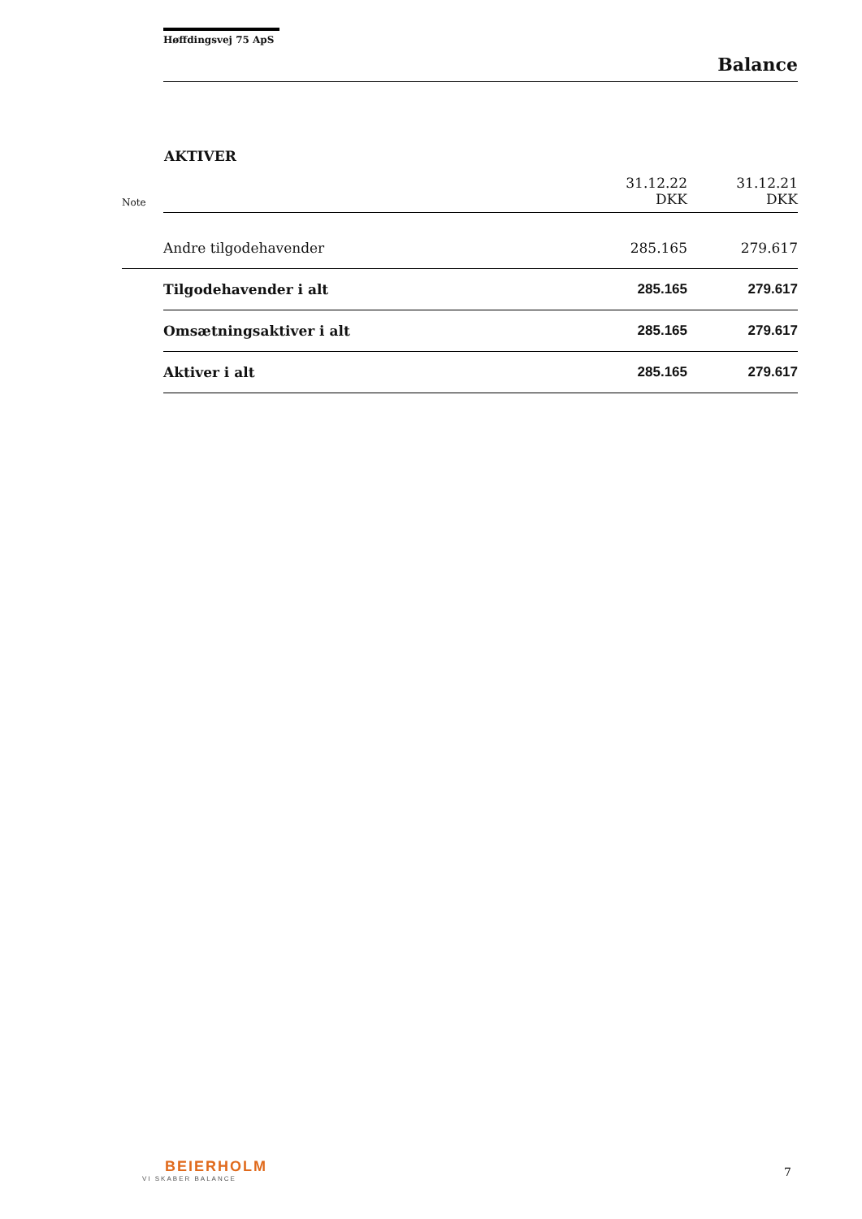Høffdingsvej 75 ApS
Balance
AKTIVER
| Note | | 31.12.22 DKK | 31.12.21 DKK |
| --- | --- | --- | --- |
| | Andre tilgodehavender | 285.165 | 279.617 |
| | Tilgodehavender i alt | 285.165 | 279.617 |
| | Omsætningsaktiver i alt | 285.165 | 279.617 |
| | Aktiver i alt | 285.165 | 279.617 |
BEIERHOLM
VI SKABER BALANCE
7